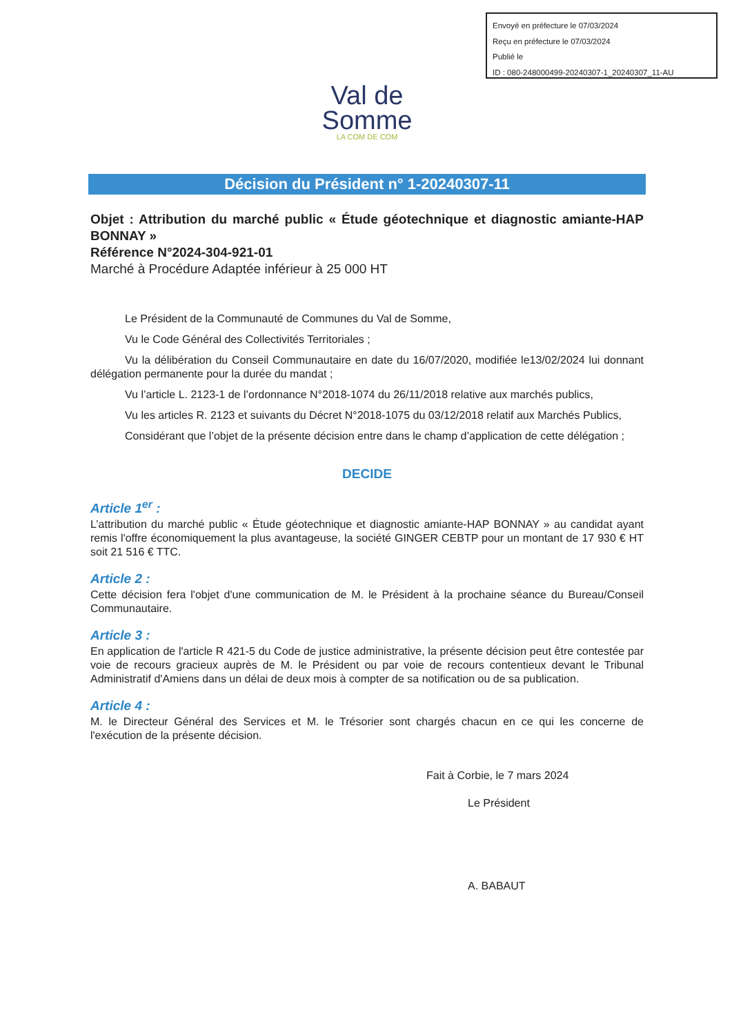Envoyé en préfecture le 07/03/2024
Reçu en préfecture le 07/03/2024
Publié le
ID : 080-248000499-20240307-1_20240307_11-AU
Val de
Somme
LA COM DE COM
Décision du Président n° 1-20240307-11
Objet : Attribution du marché public « Étude géotechnique et diagnostic amiante-HAP BONNAY »
Référence N°2024-304-921-01
Marché à Procédure Adaptée inférieur à 25 000 HT
Le Président de la Communauté de Communes du Val de Somme,
Vu le Code Général des Collectivités Territoriales ;
Vu la délibération du Conseil Communautaire en date du 16/07/2020, modifiée le13/02/2024 lui donnant délégation permanente pour la durée du mandat ;
Vu l’article L. 2123-1 de l’ordonnance N°2018-1074 du 26/11/2018 relative aux marchés publics,
Vu les articles R. 2123 et suivants du Décret N°2018-1075 du 03/12/2018 relatif aux Marchés Publics,
Considérant que l’objet de la présente décision entre dans le champ d’application de cette délégation ;
DECIDE
Article 1<sup>er</sup> :
L’attribution du marché public « Étude géotechnique et diagnostic amiante-HAP BONNAY » au candidat ayant remis l'offre économiquement la plus avantageuse, la société GINGER CEBTP pour un montant de 17 930 € HT soit 21 516 € TTC.
Article 2 :
Cette décision fera l'objet d'une communication de M. le Président à la prochaine séance du Bureau/Conseil Communautaire.
Article 3 :
En application de l'article R 421-5 du Code de justice administrative, la présente décision peut être contestée par voie de recours gracieux auprès de M. le Président ou par voie de recours contentieux devant le Tribunal Administratif d'Amiens dans un délai de deux mois à compter de sa notification ou de sa publication.
Article 4 :
M. le Directeur Général des Services et M. le Trésorier sont chargés chacun en ce qui les concerne de l'exécution de la présente décision.
Fait à Corbie, le 7 mars 2024
Le Président
A. BABAUT